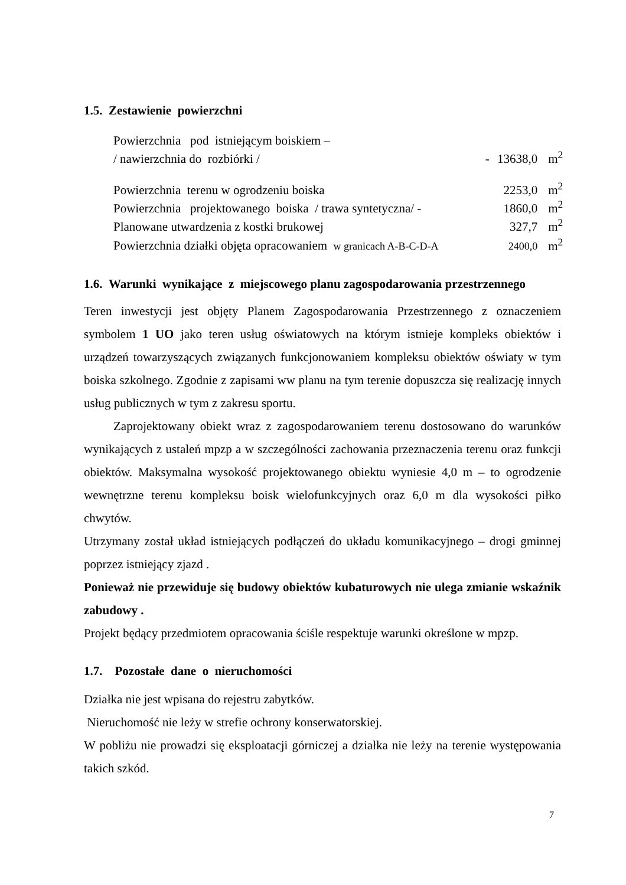1.5. Zestawienie powierzchni
| Powierzchnia pod istniejącym boiskiem – | | | |
| / nawierzchnia do rozbiórki / | - | 13638,0 | m<sup>2</sup> |
| Powierzchnia terenu w ogrodzeniu boiska | | 2253,0 | m<sup>2</sup> |
| Powierzchnia projektowanego boiska / trawa syntetyczna/ - | | 1860,0 | m<sup>2</sup> |
| Planowane utwardzenia z kostki brukowej | | 327,7 | m<sup>2</sup> |
| Powierzchnia działki objęta opracowaniem w granicach A-B-C-D-A | | 2400,0 | m<sup>2</sup> |
1.6. Warunki wynikające z miejscowego planu zagospodarowania przestrzennego
Teren inwestycji jest objęty Planem Zagospodarowania Przestrzennego z oznaczeniem symbolem 1 UO jako teren usług oświatowych na którym istnieje kompleks obiektów i urządzeń towarzyszących związanych funkcjonowaniem kompleksu obiektów oświaty w tym boiska szkolnego. Zgodnie z zapisami ww planu na tym terenie dopuszcza się realizację innych usług publicznych w tym z zakresu sportu.
Zaprojektowany obiekt wraz z zagospodarowaniem terenu dostosowano do warunków wynikających z ustaleń mpzp a w szczególności zachowania przeznaczenia terenu oraz funkcji obiektów. Maksymalna wysokość projektowanego obiektu wyniesie 4,0 m – to ogrodzenie wewnętrzne terenu kompleksu boisk wielofunkcyjnych oraz 6,0 m dla wysokości piłko chwytów.
Utrzymany został układ istniejących podłączeń do układu komunikacyjnego – drogi gminnej poprzez istniejący zjazd .
Ponieważ nie przewiduje się budowy obiektów kubaturowych nie ulega zmianie wskaźnik zabudowy .
Projekt będący przedmiotem opracowania ściśle respektuje warunki określone w mpzp.
1.7. Pozostałe dane o nieruchomości
Działka nie jest wpisana do rejestru zabytków.
Nieruchomość nie leży w strefie ochrony konserwatorskiej.
W pobliżu nie prowadzi się eksploatacji górniczej a działka nie leży na terenie występowania takich szkód.
7